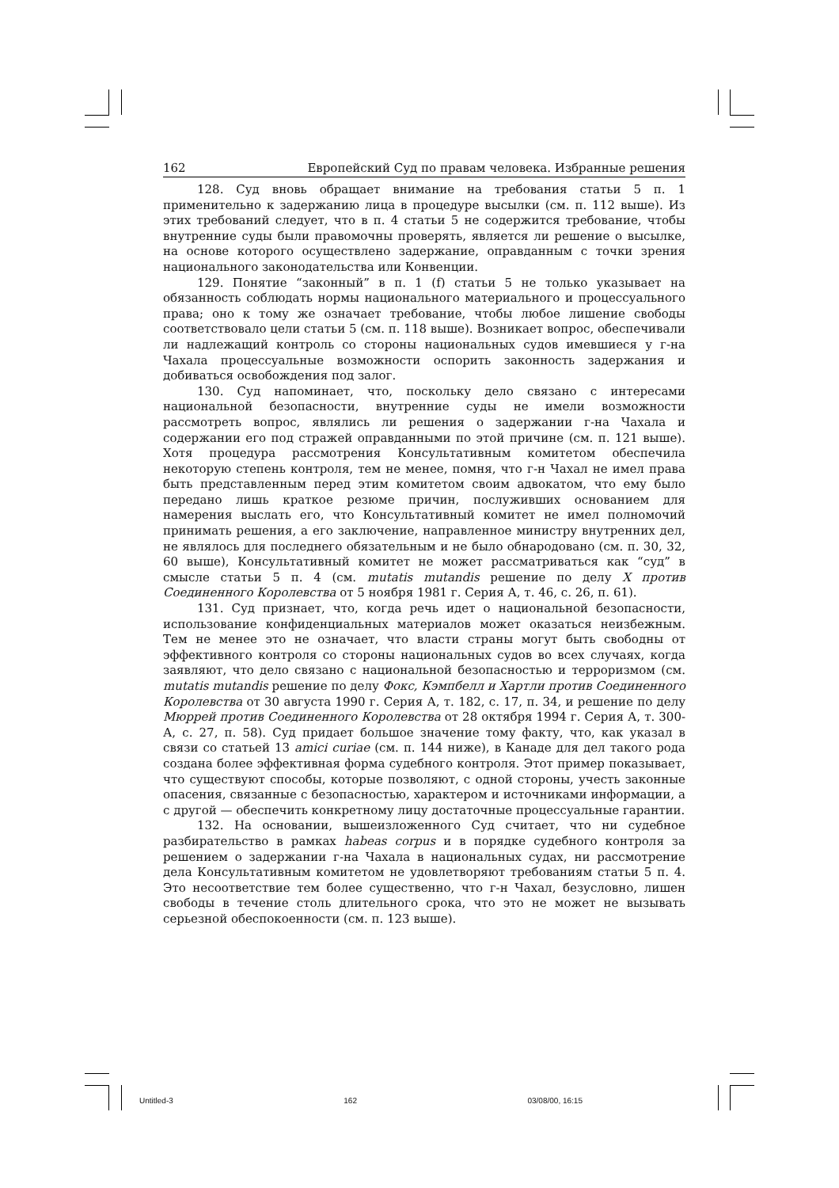162 Европейский Суд по правам человека. Избранные решения
128. Суд вновь обращает внимание на требования статьи 5 п. 1 применительно к задержанию лица в процедуре высылки (см. п. 112 выше). Из этих требований следует, что в п. 4 статьи 5 не содержится требование, чтобы внутренние суды были правомочны проверять, является ли решение о высылке, на основе которого осуществлено задержание, оправданным с точки зрения национального законодательства или Конвенции.
129. Понятие “законный” в п. 1 (f) статьи 5 не только указывает на обязанность соблюдать нормы национального материального и процессуального права; оно к тому же означает требование, чтобы любое лишение свободы соответствовало цели статьи 5 (см. п. 118 выше). Возникает вопрос, обеспечивали ли надлежащий контроль со стороны национальных судов имевшиеся у г-на Чахала процессуальные возможности оспорить законность задержания и добиваться освобождения под залог.
130. Суд напоминает, что, поскольку дело связано с интересами национальной безопасности, внутренние суды не имели возможности рассмотреть вопрос, являлись ли решения о задержании г-на Чахала и содержании его под стражей оправданными по этой причине (см. п. 121 выше). Хотя процедура рассмотрения Консультативным комитетом обеспечила некоторую степень контроля, тем не менее, помня, что г-н Чахал не имел права быть представленным перед этим комитетом своим адвокатом, что ему было передано лишь краткое резюме причин, послуживших основанием для намерения выслать его, что Консультативный комитет не имел полномочий принимать решения, а его заключение, направленное министру внутренних дел, не являлось для последнего обязательным и не было обнародовано (см. п. 30, 32, 60 выше), Консультативный комитет не может рассматриваться как “суд” в смысле статьи 5 п. 4 (см. mutatis mutandis решение по делу Х против Соединенного Королевства от 5 ноября 1981 г. Серия А, т. 46, с. 26, п. 61).
131. Суд признает, что, когда речь идет о национальной безопасности, использование конфиденциальных материалов может оказаться неизбежным. Тем не менее это не означает, что власти страны могут быть свободны от эффективного контроля со стороны национальных судов во всех случаях, когда заявляют, что дело связано с национальной безопасностью и терроризмом (см. mutatis mutandis решение по делу Фокс, Кэмпбелл и Хартли против Соединенного Королевства от 30 августа 1990 г. Серия А, т. 182, с. 17, п. 34, и решение по делу Мюррей против Соединенного Королевства от 28 октября 1994 г. Серия А, т. 300-А, с. 27, п. 58). Суд придает большое значение тому факту, что, как указал в связи со статьей 13 amici curiae (см. п. 144 ниже), в Канаде для дел такого рода создана более эффективная форма судебного контроля. Этот пример показывает, что существуют способы, которые позволяют, с одной стороны, учесть законные опасения, связанные с безопасностью, характером и источниками информации, а с другой — обеспечить конкретному лицу достаточные процессуальные гарантии.
132. На основании, вышеизложенного Суд считает, что ни судебное разбирательство в рамках habeas corpus и в порядке судебного контроля за решением о задержании г-на Чахала в национальных судах, ни рассмотрение дела Консультативным комитетом не удовлетворяют требованиям статьи 5 п. 4. Это несоответствие тем более существенно, что г-н Чахал, безусловно, лишен свободы в течение столь длительного срока, что это не может не вызывать серьезной обеспокоенности (см. п. 123 выше).
Untitled-3 162 03/08/00, 16:15